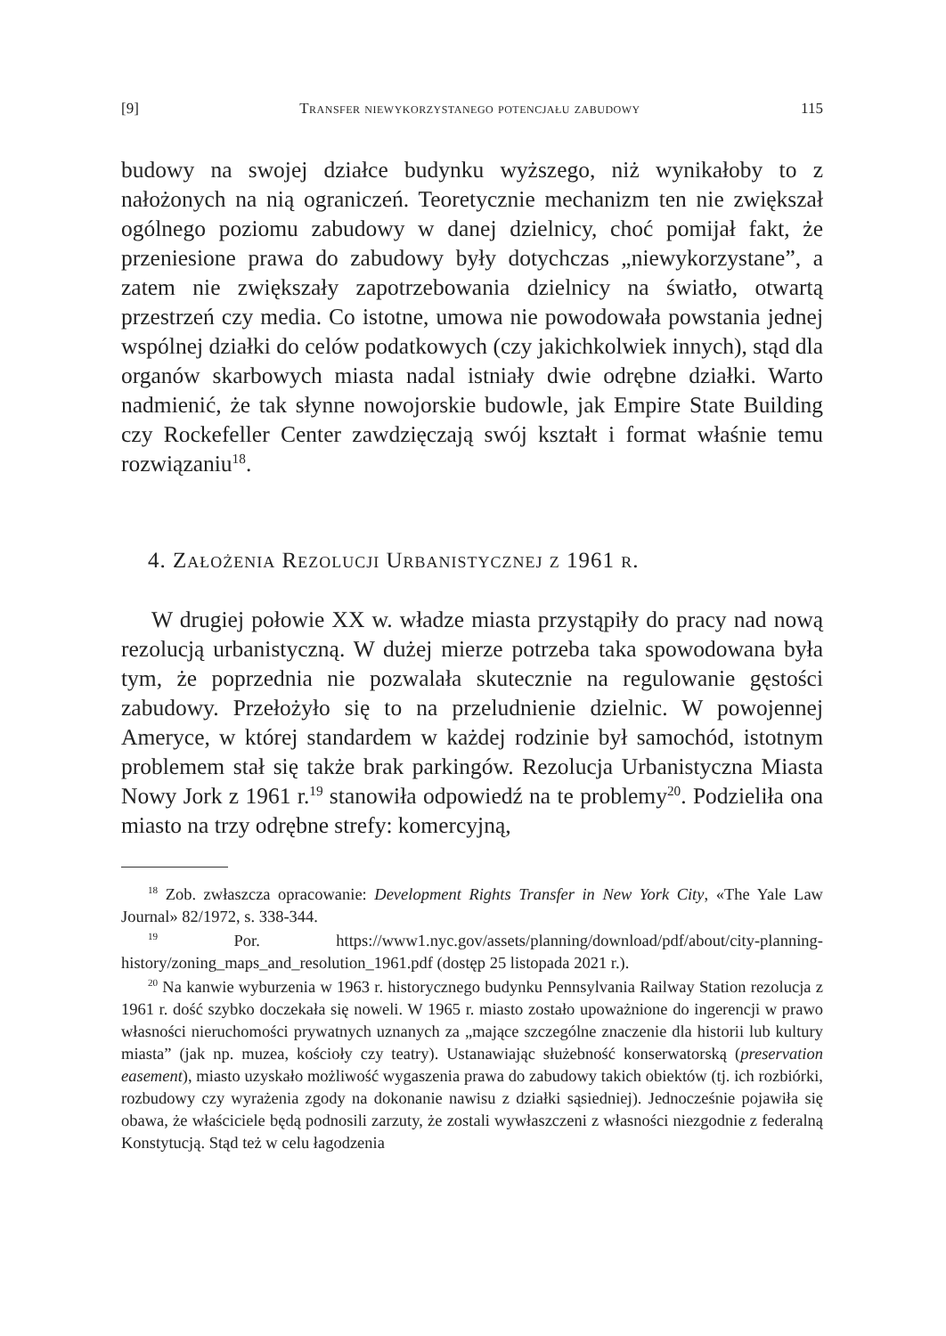[9] Transfer niewykorzystanego potencjału zabudowy 115
budowy na swojej działce budynku wyższego, niż wynikałoby to z nałożonych na nią ograniczeń. Teoretycznie mechanizm ten nie zwiększał ogólnego poziomu zabudowy w danej dzielnicy, choć pomijał fakt, że przeniesione prawa do zabudowy były dotychczas „niewykorzystane”, a zatem nie zwiększały zapotrzebowania dzielnicy na światło, otwartą przestrzeń czy media. Co istotne, umowa nie powodowała powstania jednej wspólnej działki do celów podatkowych (czy jakichkolwiek innych), stąd dla organów skarbowych miasta nadal istniały dwie odrębne działki. Warto nadmienić, że tak słynne nowojorskie budowle, jak Empire State Building czy Rockefeller Center zawdzięczają swój kształt i format właśnie temu rozwiązaniu<sup>18</sup>.
4. Założenia Rezolucji Urbanistycznej z 1961 r.
W drugiej połowie XX w. władze miasta przystąpiły do pracy nad nową rezolucją urbanistyczną. W dużej mierze potrzeba taka spowodowana była tym, że poprzednia nie pozwalała skutecznie na regulowanie gęstości zabudowy. Przełożyło się to na przeludnienie dzielnic. W powojennej Ameryce, w której standardem w każdej rodzinie był samochód, istotnym problemem stał się także brak parkingów. Rezolucja Urbanistyczna Miasta Nowy Jork z 1961 r.<sup>19</sup> stanowiła odpowiedź na te problemy<sup>20</sup>. Podzieliła ona miasto na trzy odrębne strefy: komercyjną,
<sup>18</sup> Zob. zwłaszcza opracowanie: Development Rights Transfer in New York City, «The Yale Law Journal» 82/1972, s. 338-344.
<sup>19</sup> Por. https://www1.nyc.gov/assets/planning/download/pdf/about/city-planning-history/zoning_maps_and_resolution_1961.pdf (dostęp 25 listopada 2021 r.).
<sup>20</sup> Na kanwie wyburzenia w 1963 r. historycznego budynku Pennsylvania Railway Station rezolucja z 1961 r. dość szybko doczekała się noweli. W 1965 r. miasto zostało upoważnione do ingerencji w prawo własności nieruchomości prywatnych uznanych za „mające szczególne znaczenie dla historii lub kultury miasta” (jak np. muzea, kościoły czy teatry). Ustanawiając służebność konserwatorską (preservation easement), miasto uzyskało możliwość wygaszenia prawa do zabudowy takich obiektów (tj. ich rozbiórki, rozbudowy czy wyrażenia zgody na dokonanie nawisu z działki sąsiedniej). Jednocześnie pojawiła się obawa, że właściciele będą podnosili zarzuty, że zostali wywłaszczeni z własności niezgodnie z federalną Konstytucją. Stąd też w celu łagodzenia